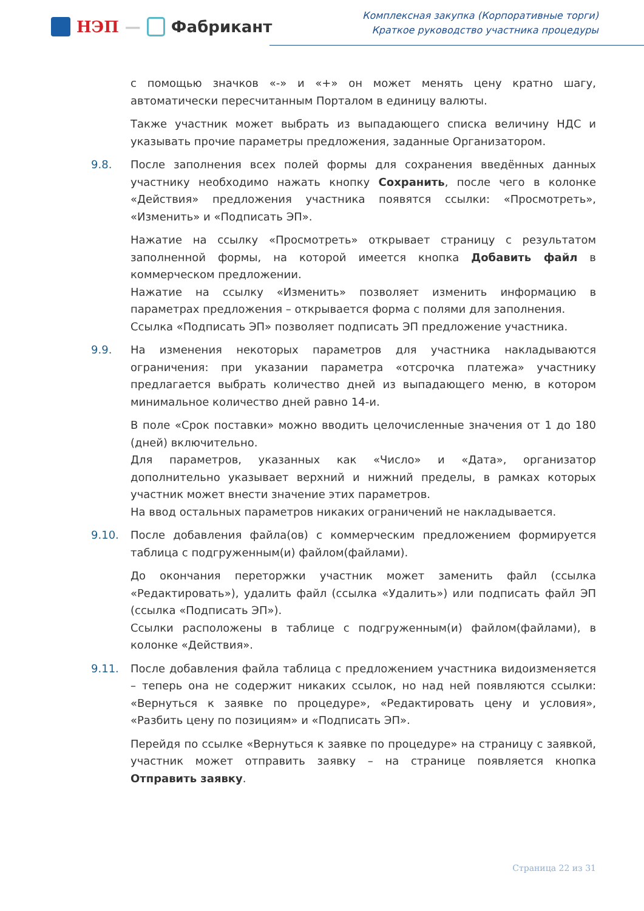НЭП — Фабрикант
Комплексная закупка (Корпоративные торги)
Краткое руководство участника процедуры
с помощью значков «-» и «+» он может менять цену кратно шагу, автоматически пересчитанным Порталом в единицу валюты.
Также участник может выбрать из выпадающего списка величину НДС и указывать прочие параметры предложения, заданные Организатором.
9.8. После заполнения всех полей формы для сохранения введённых данных участнику необходимо нажать кнопку Сохранить, после чего в колонке «Действия» предложения участника появятся ссылки: «Просмотреть», «Изменить» и «Подписать ЭП».
Нажатие на ссылку «Просмотреть» открывает страницу с результатом заполненной формы, на которой имеется кнопка Добавить файл в коммерческом предложении.
Нажатие на ссылку «Изменить» позволяет изменить информацию в параметрах предложения – открывается форма с полями для заполнения.
Ссылка «Подписать ЭП» позволяет подписать ЭП предложение участника.
9.9. На изменения некоторых параметров для участника накладываются ограничения: при указании параметра «отсрочка платежа» участнику предлагается выбрать количество дней из выпадающего меню, в котором минимальное количество дней равно 14-и.
В поле «Срок поставки» можно вводить целочисленные значения от 1 до 180 (дней) включительно.
Для параметров, указанных как «Число» и «Дата», организатор дополнительно указывает верхний и нижний пределы, в рамках которых участник может внести значение этих параметров.
На ввод остальных параметров никаких ограничений не накладывается.
9.10. После добавления файла(ов) с коммерческим предложением формируется таблица с подгруженным(и) файлом(файлами).
До окончания переторжки участник может заменить файл (ссылка «Редактировать»), удалить файл (ссылка «Удалить») или подписать файл ЭП (ссылка «Подписать ЭП»).
Ссылки расположены в таблице с подгруженным(и) файлом(файлами), в колонке «Действия».
9.11. После добавления файла таблица с предложением участника видоизменяется – теперь она не содержит никаких ссылок, но над ней появляются ссылки: «Вернуться к заявке по процедуре», «Редактировать цену и условия», «Разбить цену по позициям» и «Подписать ЭП».
Перейдя по ссылке «Вернуться к заявке по процедуре» на страницу с заявкой, участник может отправить заявку – на странице появляется кнопка Отправить заявку.
Страница 22 из 31